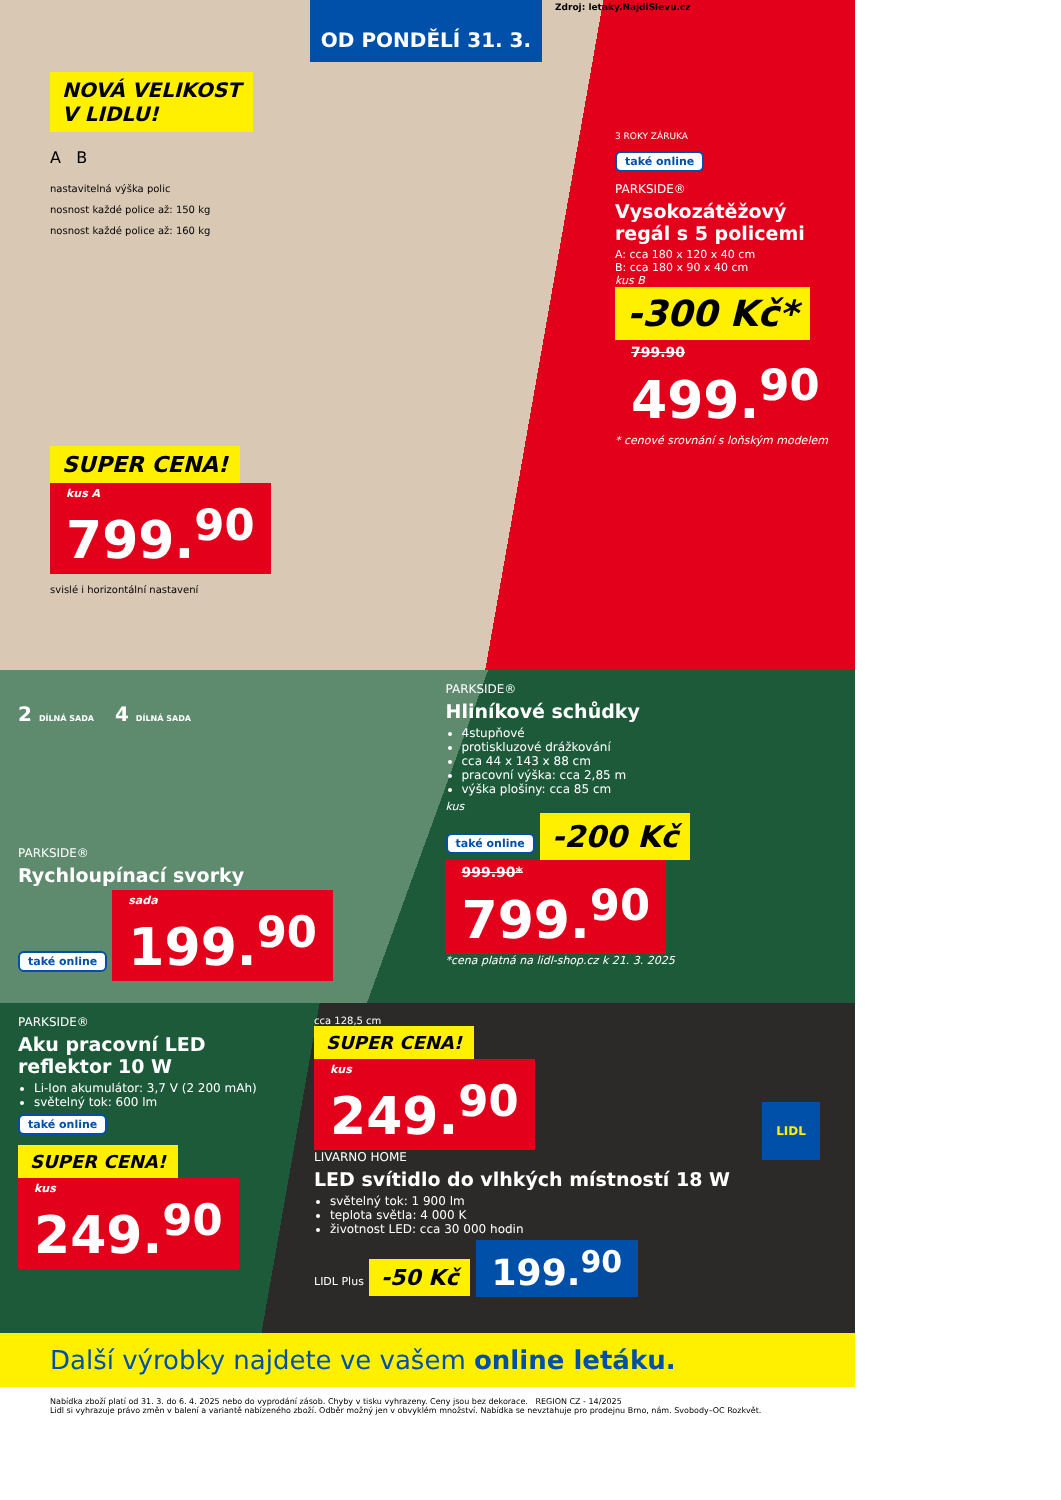Zdroj: letaky.NajdiSlevu.cz
OD PONDĚLÍ 31. 3.
NOVÁ VELIKOST
V LIDLU!
A B
nastavitelná výška polic
nosnost každé police až: 150 kg
nosnost každé police až: 160 kg
SUPER CENA!
kus A
799.<sup>90</sup>
svislé i horizontální nastavení
3 ROKY ZÁRUKA
také online
PARKSIDE®
Vysokozátěžový regál s 5 policemi
A: cca 180 x 120 x 40 cm
B: cca 180 x 90 x 40 cm
kus B
-300 Kč*
799.90 499.<sup>90</sup>
* cenové srovnání s loňským modelem
2 DÍLNÁ SADA 4 DÍLNÁ SADA
PARKSIDE®
Rychloupínací svorky
také online
sada
199.<sup>90</sup>
PARKSIDE®
Hliníkové schůdky
4stupňové
protiskluzové drážkování
cca 44 x 143 x 88 cm
pracovní výška: cca 2,85 m
výška plošiny: cca 85 cm
kus
také online
-200 Kč
999.90* 799.<sup>90</sup>
*cena platná na lidl-shop.cz k 21. 3. 2025
PARKSIDE®
Aku pracovní LED reflektor 10 W
Li-Ion akumulátor: 3,7 V (2 200 mAh)
světelný tok: 600 lm
také online
SUPER CENA!
kus
249.<sup>90</sup>
cca 128,5 cm
SUPER CENA!
kus
249.<sup>90</sup>
LIVARNO HOME
LED svítidlo do vlhkých místností 18 W
světelný tok: 1 900 lm
teplota světla: 4 000 K
životnost LED: cca 30 000 hodin
LIDL Plus
-50 Kč
199.<sup>90</sup>
Další výrobky najdete ve vašem online letáku.
Nabídka zboží platí od 31. 3. do 6. 4. 2025 nebo do vyprodání zásob. Chyby v tisku vyhrazeny. Ceny jsou bez dekorace. REGION CZ - 14/2025
Lidl si vyhrazuje právo změn v balení a variantě nabízeného zboží. Odběr možný jen v obvyklém množství. Nabídka se nevztahuje pro prodejnu Brno, nám. Svobody–OC Rozkvět.
LIDL